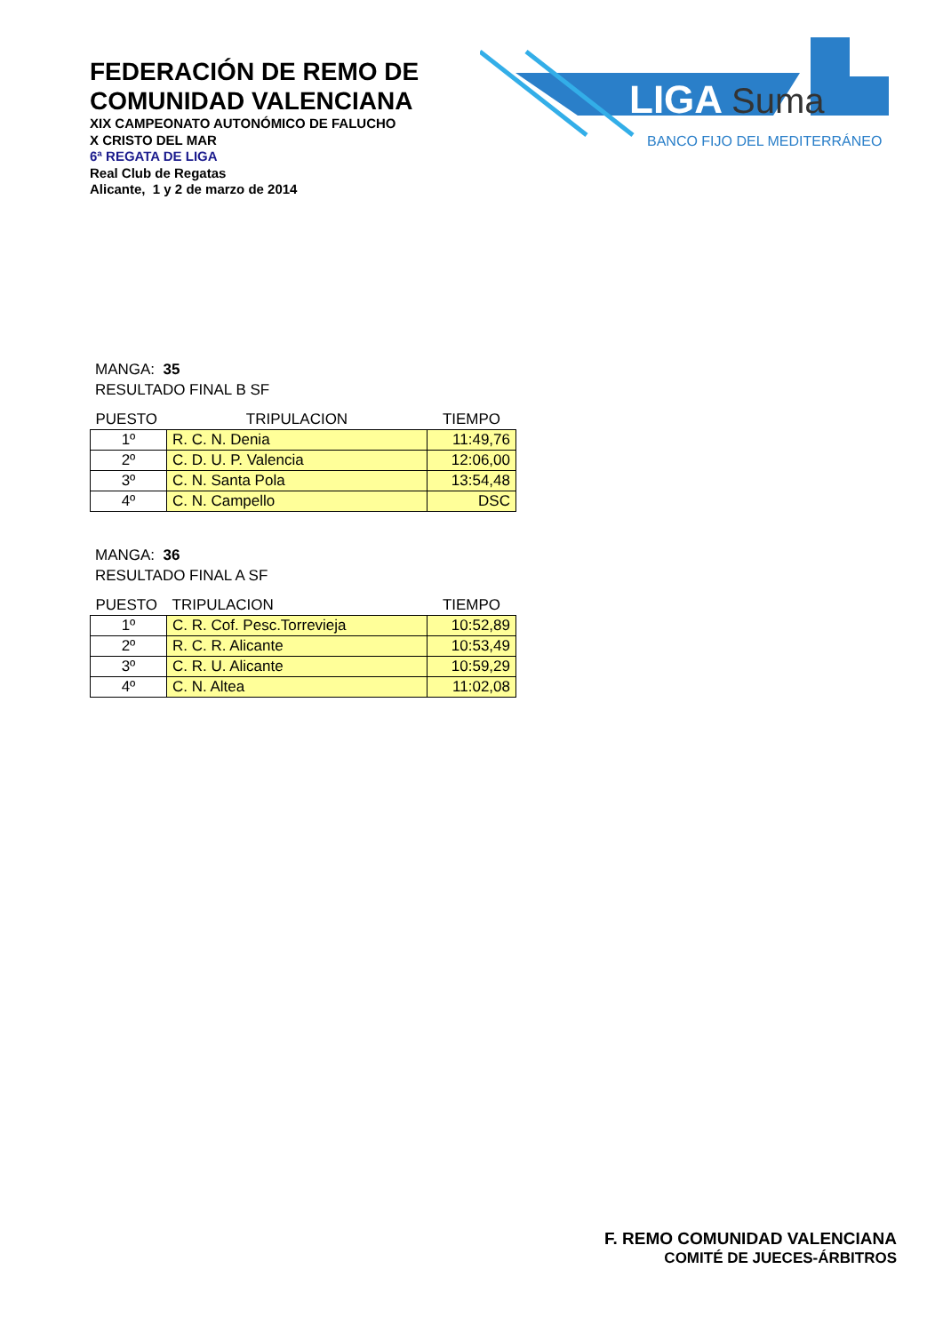FEDERACIÓN DE REMO DE
COMUNIDAD VALENCIANA
XIX CAMPEONATO AUTONÓMICO DE FALUCHO
X CRISTO DEL MAR
6ª REGATA DE LIGA
Real Club de Regatas
Alicante, 1 y 2 de marzo de 2014
LIGA
Suma
BANCO FIJO DEL MEDITERRÁNEO
MANGA: 35
RESULTADO FINAL B SF
| PUESTO | TRIPULACION | TIEMPO |
| --- | --- | --- |
| 1º | R. C. N. Denia | 11:49,76 |
| 2º | C. D. U. P. Valencia | 12:06,00 |
| 3º | C. N. Santa Pola | 13:54,48 |
| 4º | C. N. Campello | DSC |
MANGA: 36
RESULTADO FINAL A SF
| PUESTO | TRIPULACION | TIEMPO |
| --- | --- | --- |
| 1º | C. R. Cof. Pesc.Torrevieja | 10:52,89 |
| 2º | R. C. R. Alicante | 10:53,49 |
| 3º | C. R. U. Alicante | 10:59,29 |
| 4º | C. N. Altea | 11:02,08 |
F. REMO COMUNIDAD VALENCIANA
COMITÉ DE JUECES-ÁRBITROS